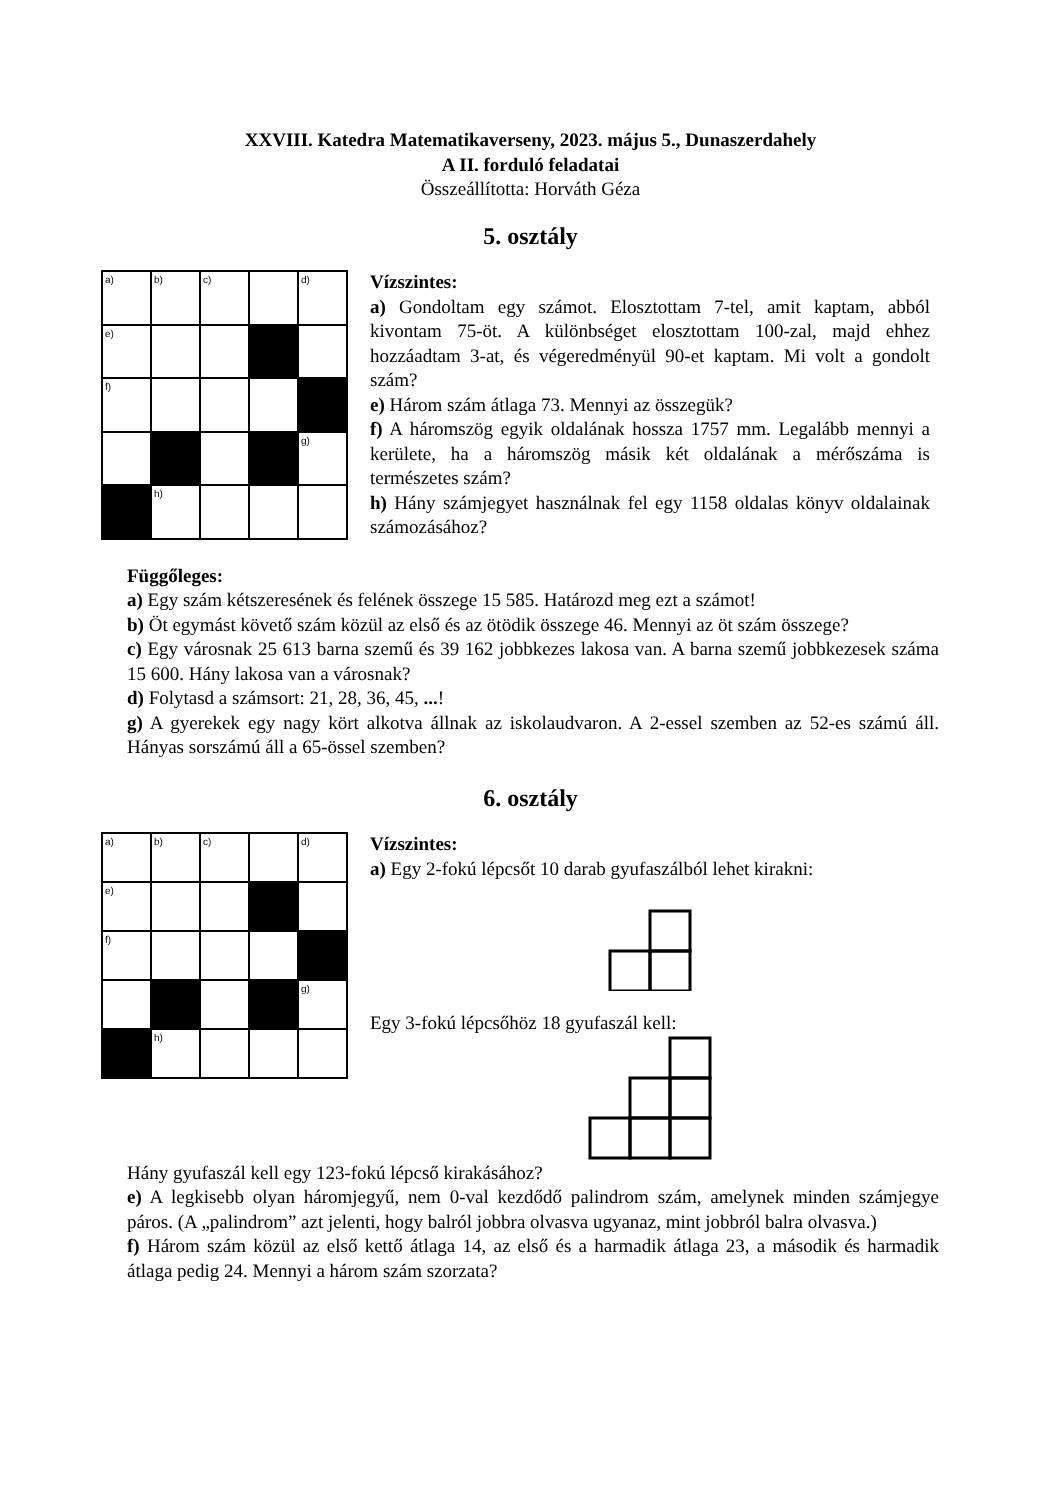XXVIII. Katedra Matematikaverseny, 2023. május 5., Dunaszerdahely
A II. forduló feladatai
Összeállította: Horváth Géza
5. osztály
| a) | b) | c) | | d) |
| e) | | | | |
| f) | | | | |
| | | | | g) |
| | h) | | | |
Vízszintes:
a) Gondoltam egy számot. Elosztottam 7-tel, amit kaptam, abból kivontam 75-öt. A különbséget elosztottam 100-zal, majd ehhez hozzáadtam 3-at, és végeredményül 90-et kaptam. Mi volt a gondolt szám?
e) Három szám átlaga 73. Mennyi az összegük?
f) A háromszög egyik oldalának hossza 1757 mm. Legalább mennyi a kerülete, ha a háromszög másik két oldalának a mérőszáma is természetes szám?
h) Hány számjegyet használnak fel egy 1158 oldalas könyv oldalainak számozásához?
Függőleges:
a) Egy szám kétszeresének és felének összege 15 585. Határozd meg ezt a számot!
b) Öt egymást követő szám közül az első és az ötödik összege 46. Mennyi az öt szám összege?
c) Egy városnak 25 613 barna szemű és 39 162 jobbkezes lakosa van. A barna szemű jobbkezesek száma 15 600. Hány lakosa van a városnak?
d) Folytasd a számsort: 21, 28, 36, 45, ...!
g) A gyerekek egy nagy kört alkotva állnak az iskolaudvaron. A 2-essel szemben az 52-es számú áll. Hányas sorszámú áll a 65-össel szemben?
6. osztály
| a) | b) | c) | | d) |
| e) | | | | |
| f) | | | | |
| | | | | g) |
| | h) | | | |
Vízszintes:
a) Egy 2-fokú lépcsőt 10 darab gyufaszálból lehet kirakni:
Egy 3-fokú lépcsőhöz 18 gyufaszál kell:
Hány gyufaszál kell egy 123-fokú lépcső kirakásához?
e) A legkisebb olyan háromjegyű, nem 0-val kezdődő palindrom szám, amelynek minden számjegye páros. (A „palindrom” azt jelenti, hogy balról jobbra olvasva ugyanaz, mint jobbról balra olvasva.)
f) Három szám közül az első kettő átlaga 14, az első és a harmadik átlaga 23, a második és harmadik átlaga pedig 24. Mennyi a három szám szorzata?